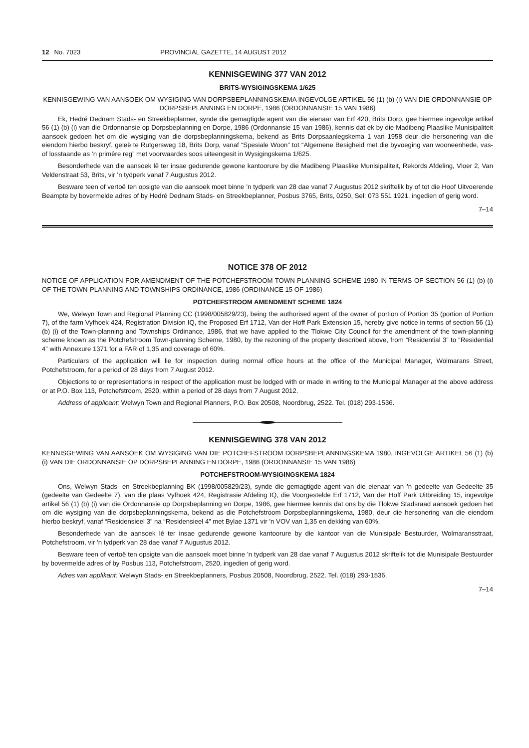12 No. 7023 PROVINCIAL GAZETTE, 14 AUGUST 2012
KENNISGEWING 377 VAN 2012
BRITS-WYSIGINGSKEMA 1/625
KENNISGEWING VAN AANSOEK OM WYSIGING VAN DORPSBEPLANNINGSKEMA INGEVOLGE ARTIKEL 56 (1) (b) (i) VAN DIE ORDONNANSIE OP DORPSBEPLANNING EN DORPE, 1986 (ORDONNANSIE 15 VAN 1986)
Ek, Hedré Dednam Stads- en Streekbeplanner, synde die gemagtigde agent van die eienaar van Erf 420, Brits Dorp, gee hiermee ingevolge artikel 56 (1) (b) (i) van die Ordonnansie op Dorpsbeplanning en Dorpe, 1986 (Ordonnansie 15 van 1986), kennis dat ek by die Madibeng Plaaslike Munisipaliteit aansoek gedoen het om die wysiging van die dorpsbeplanningskema, bekend as Brits Dorpsaanlegskema 1 van 1958 deur die hersonering van die eiendom hierbo beskryf, geleë te Rutgersweg 18, Brits Dorp, vanaf “Spesiale Woon” tot “Algemene Besigheid met die byvoeging van wooneenhede, vas- of losstaande as ’n primêre reg” met voorwaardes soos uiteengesit in Wysigingskema 1/625.
Besonderhede van die aansoek lê ter insae gedurende gewone kantoorure by die Madibeng Plaaslike Munisipaliteit, Rekords Afdeling, Vloer 2, Van Veldenstraat 53, Brits, vir ’n tydperk vanaf 7 Augustus 2012.
Besware teen of vertoë ten opsigte van die aansoek moet binne ’n tydperk van 28 dae vanaf 7 Augustus 2012 skriftelik by of tot die Hoof Uitvoerende Beampte by bovermelde adres of by Hedré Dednam Stads- en Streekbeplanner, Posbus 3765, Brits, 0250, Sel: 073 551 1921, ingedien of gerig word.
7–14
NOTICE 378 OF 2012
NOTICE OF APPLICATION FOR AMENDMENT OF THE POTCHEFSTROOM TOWN-PLANNING SCHEME 1980 IN TERMS OF SECTION 56 (1) (b) (i) OF THE TOWN-PLANNING AND TOWNSHIPS ORDINANCE, 1986 (ORDINANCE 15 OF 1986)
POTCHEFSTROOM AMENDMENT SCHEME 1824
We, Welwyn Town and Regional Planning CC (1998/005829/23), being the authorised agent of the owner of portion of Portion 35 (portion of Portion 7), of the farm Vyfhoek 424, Registration Division IQ, the Proposed Erf 1712, Van der Hoff Park Extension 15, hereby give notice in terms of section 56 (1) (b) (i) of the Town-planning and Townships Ordinance, 1986, that we have applied to the Tlokwe City Council for the amendment of the town-planning scheme known as the Potchefstroom Town-planning Scheme, 1980, by the rezoning of the property described above, from “Residential 3” to “Residential 4” with Annexure 1371 for a FAR of 1,35 and coverage of 60%.
Particulars of the application will lie for inspection during normal office hours at the office of the Municipal Manager, Wolmarans Street, Potchefstroom, for a period of 28 days from 7 August 2012.
Objections to or representations in respect of the application must be lodged with or made in writing to the Municipal Manager at the above address or at P.O. Box 113, Potchefstroom, 2520, within a period of 28 days from 7 August 2012.
Address of applicant: Welwyn Town and Regional Planners, P.O. Box 20508, Noordbrug, 2522. Tel. (018) 293-1536.
KENNISGEWING 378 VAN 2012
KENNISGEWING VAN AANSOEK OM WYSIGING VAN DIE POTCHEFSTROOM DORPSBEPLANNINGSKEMA 1980, INGEVOLGE ARTIKEL 56 (1) (b) (i) VAN DIE ORDONNANSIE OP DORPSBEPLANNING EN DORPE, 1986 (ORDONNANSIE 15 VAN 1986)
POTCHEFSTROOM-WYSIGINGSKEMA 1824
Ons, Welwyn Stads- en Streekbeplanning BK (1998/005829/23), synde die gemagtigde agent van die eienaar van ’n gedeelte van Gedeelte 35 (gedeelte van Gedeelte 7), van die plaas Vyfhoek 424, Registrasie Afdeling IQ, die Voorgestelde Erf 1712, Van der Hoff Park Uitbreiding 15, ingevolge artikel 56 (1) (b) (i) van die Ordonnansie op Dorpsbeplanning en Dorpe, 1986, gee hiermee kennis dat ons by die Tlokwe Stadsraad aansoek gedoen het om die wysiging van die dorpsbeplanningskema, bekend as die Potchefstroom Dorpsbeplanningskema, 1980, deur die hersonering van die eiendom hierbo beskryf, vanaf “Residensieel 3” na “Residensieel 4” met Bylae 1371 vir ’n VOV van 1,35 en dekking van 60%.
Besonderhede van die aansoek lê ter insae gedurende gewone kantoorure by die kantoor van die Munisipale Bestuurder, Wolmaransstraat, Potchefstroom, vir ’n tydperk van 28 dae vanaf 7 Augustus 2012.
Besware teen of vertoë ten opsigte van die aansoek moet binne ’n tydperk van 28 dae vanaf 7 Augustus 2012 skriftelik tot die Munisipale Bestuurder by bovermelde adres of by Posbus 113, Potchefstroom, 2520, ingedien of gerig word.
Adres van applikant: Welwyn Stads- en Streekbeplanners, Posbus 20508, Noordbrug, 2522. Tel. (018) 293-1536.
7–14